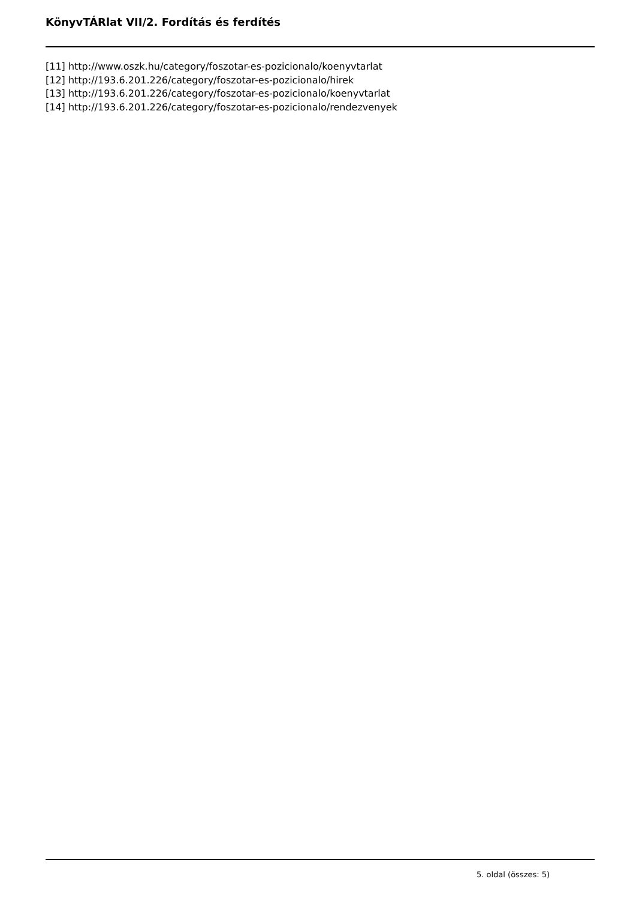KönyvTÁRlat VII/2. Fordítás és ferdítés
[11] http://www.oszk.hu/category/foszotar-es-pozicionalo/koenyvtarlat
[12] http://193.6.201.226/category/foszotar-es-pozicionalo/hirek
[13] http://193.6.201.226/category/foszotar-es-pozicionalo/koenyvtarlat
[14] http://193.6.201.226/category/foszotar-es-pozicionalo/rendezvenyek
5. oldal (összes: 5)